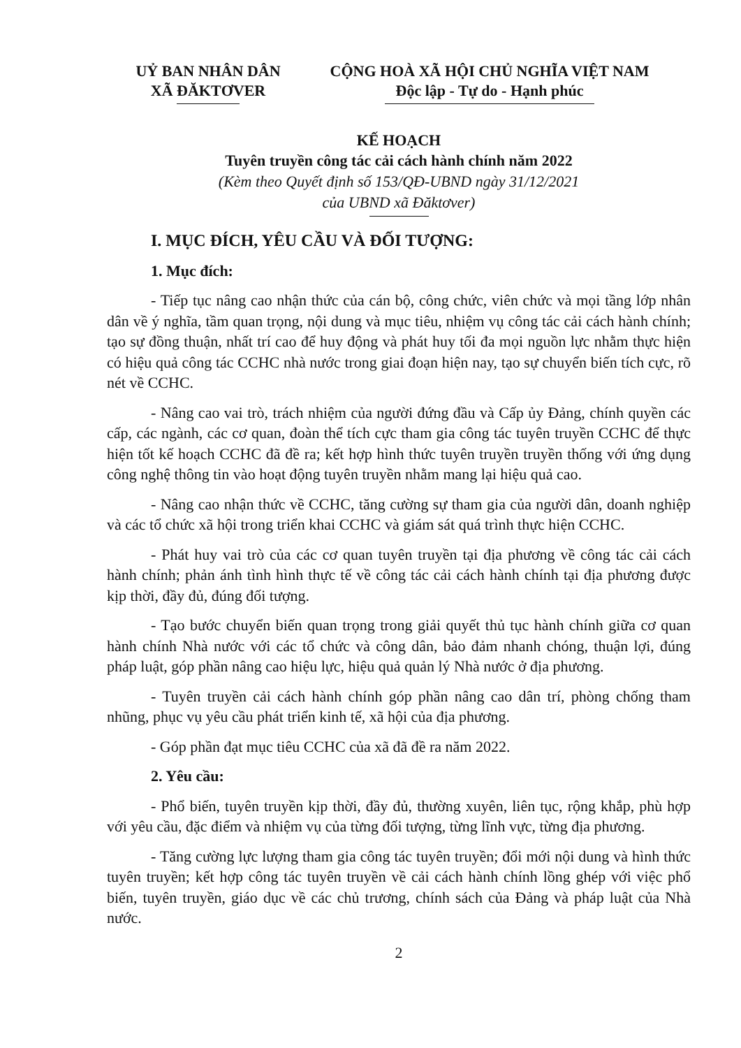UỶ BAN NHÂN DÂN
XÃ ĐĂKTƠVER
CỘNG HOÀ XÃ HỘI CHỦ NGHĨA VIỆT NAM
Độc lập - Tự do - Hạnh phúc
KẾ HOẠCH
Tuyên truyền công tác cải cách hành chính năm 2022
(Kèm theo Quyết định số 153/QĐ-UBND ngày 31/12/2021
của UBND xã Đăktơver)
I. MỤC ĐÍCH, YÊU CẦU VÀ ĐỐI TƯỢNG:
1. Mục đích:
- Tiếp tục nâng cao nhận thức của cán bộ, công chức, viên chức và mọi tầng lớp nhân dân về ý nghĩa, tầm quan trọng, nội dung và mục tiêu, nhiệm vụ công tác cải cách hành chính; tạo sự đồng thuận, nhất trí cao để huy động và phát huy tối đa mọi nguồn lực nhằm thực hiện có hiệu quả công tác CCHC nhà nước trong giai đoạn hiện nay, tạo sự chuyển biến tích cực, rõ nét về CCHC.
- Nâng cao vai trò, trách nhiệm của người đứng đầu và Cấp ủy Đảng, chính quyền các cấp, các ngành, các cơ quan, đoàn thể tích cực tham gia công tác tuyên truyền CCHC để thực hiện tốt kế hoạch CCHC đã đề ra; kết hợp hình thức tuyên truyền truyền thống với ứng dụng công nghệ thông tin vào hoạt động tuyên truyền nhằm mang lại hiệu quả cao.
- Nâng cao nhận thức về CCHC, tăng cường sự tham gia của người dân, doanh nghiệp và các tổ chức xã hội trong triển khai CCHC và giám sát quá trình thực hiện CCHC.
- Phát huy vai trò của các cơ quan tuyên truyền tại địa phương về công tác cải cách hành chính; phản ánh tình hình thực tế về công tác cải cách hành chính tại địa phương được kịp thời, đầy đủ, đúng đối tượng.
- Tạo bước chuyển biến quan trọng trong giải quyết thủ tục hành chính giữa cơ quan hành chính Nhà nước với các tổ chức và công dân, bảo đảm nhanh chóng, thuận lợi, đúng pháp luật, góp phần nâng cao hiệu lực, hiệu quả quản lý Nhà nước ở địa phương.
- Tuyên truyền cải cách hành chính góp phần nâng cao dân trí, phòng chống tham nhũng, phục vụ yêu cầu phát triển kinh tế, xã hội của địa phương.
- Góp phần đạt mục tiêu CCHC của xã đã đề ra năm 2022.
2. Yêu cầu:
- Phổ biến, tuyên truyền kịp thời, đầy đủ, thường xuyên, liên tục, rộng khắp, phù hợp với yêu cầu, đặc điểm và nhiệm vụ của từng đối tượng, từng lĩnh vực, từng địa phương.
- Tăng cường lực lượng tham gia công tác tuyên truyền; đổi mới nội dung và hình thức tuyên truyền; kết hợp công tác tuyên truyền về cải cách hành chính lồng ghép với việc phổ biến, tuyên truyền, giáo dục về các chủ trương, chính sách của Đảng và pháp luật của Nhà nước.
2